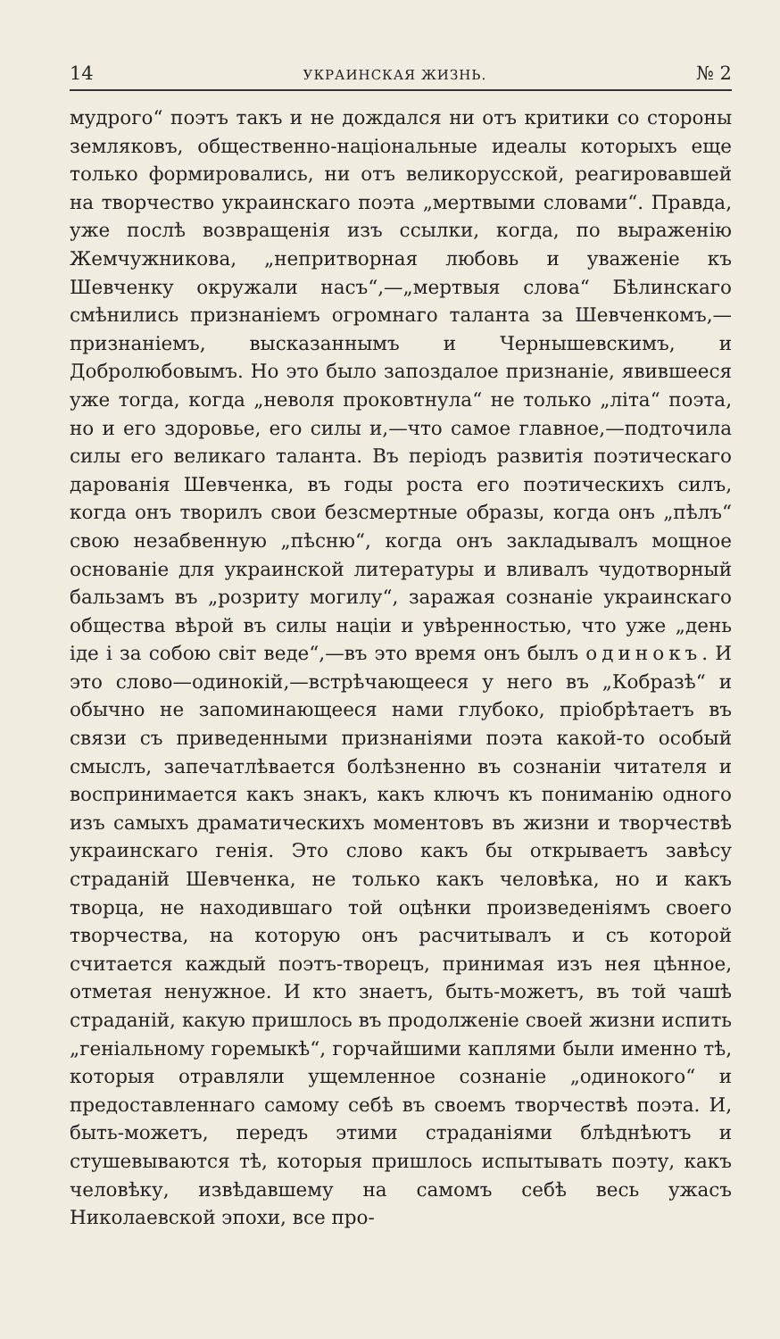14 УКРАИНСКАЯ ЖИЗНЬ. № 2
мудрого“ поэтъ такъ и не дождался ни отъ критики со стороны земляковъ, общественно-національные идеалы которыхъ еще только формировались, ни отъ великорусской, реагировавшей на творчество украинскаго поэта „мертвыми словами“. Правда, уже послѣ возвращенія изъ ссылки, когда, по выраженію Жемчужникова, „непритворная любовь и уваженіе къ Шевченку окружали насъ“,—„мертвыя слова“ Бѣлинскаго смѣнились признаніемъ огромнаго таланта за Шевченкомъ,—признаніемъ, высказаннымъ и Чернышевскимъ, и Добролюбовымъ. Но это было запоздалое признаніе, явившееся уже тогда, когда „неволя проковтнула“ не только „літа“ поэта, но и его здоровье, его силы и,—что самое главное,—подточила силы его великаго таланта. Въ періодъ развитія поэтическаго дарованія Шевченка, въ годы роста его поэтическихъ силъ, когда онъ творилъ свои безсмертные образы, когда онъ „пѣлъ“ свою незабвенную „пѣсню“, когда онъ закладывалъ мощное основаніе для украинской литературы и вливалъ чудотворный бальзамъ въ „розриту могилу“, заражая сознаніе украинскаго общества вѣрой въ силы націи и увѣренностью, что уже „день іде і за собою світ веде“,—въ это время онъ былъ одинокъ. И это слово—одинокій,—встрѣчающееся у него въ „Кобразѣ“ и обычно не запоминающееся нами глубоко, пріобрѣтаетъ въ связи съ приведенными признаніями поэта какой-то особый смыслъ, запечатлѣвается болѣзненно въ сознаніи читателя и воспринимается какъ знакъ, какъ ключъ къ пониманію одного изъ самыхъ драматическихъ моментовъ въ жизни и творчествѣ украинскаго генія. Это слово какъ бы открываетъ завѣсу страданій Шевченка, не только какъ человѣка, но и какъ творца, не находившаго той оцѣнки произведеніямъ своего творчества, на которую онъ расчитывалъ и съ которой считается каждый поэтъ-творецъ, принимая изъ нея цѣнное, отметая ненужное. И кто знаетъ, быть-можетъ, въ той чашѣ страданій, какую пришлось въ продолженіе своей жизни испить „геніальному горемыкѣ“, горчайшими каплями были именно тѣ, которыя отравляли ущемленное сознаніе „одинокого“ и предоставленнаго самому себѣ въ своемъ творчествѣ поэта. И, быть-можетъ, передъ этими страданіями блѣднѣютъ и стушевываются тѣ, которыя пришлось испытывать поэту, какъ человѣку, извѣдавшему на самомъ себѣ весь ужасъ Николаевской эпохи, все про-